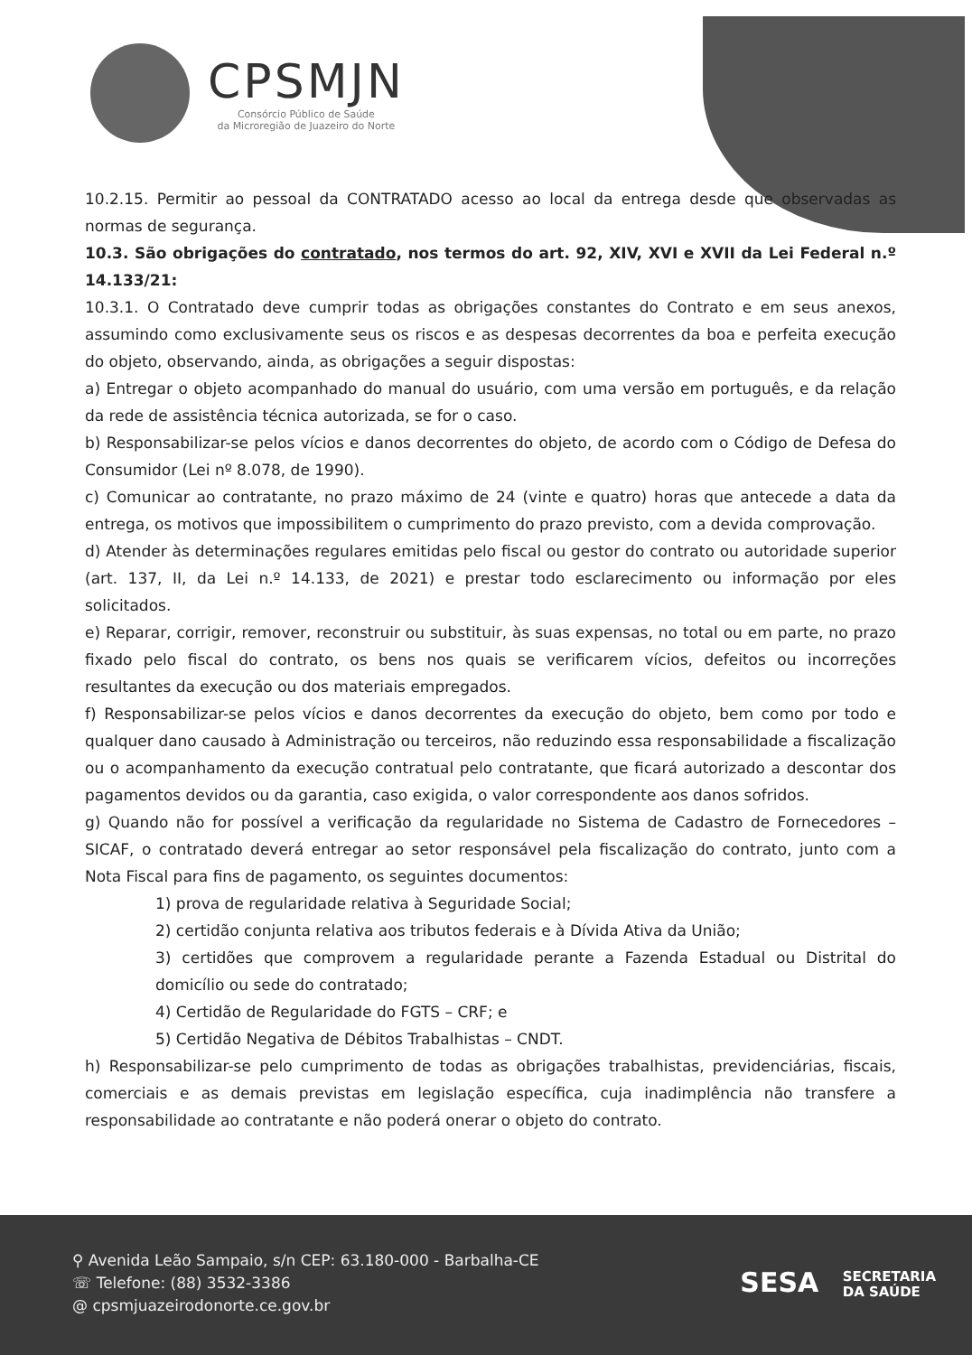CPSMJN
Consórcio Público de Saúde
da Microregião de Juazeiro do Norte
10.2.15. Permitir ao pessoal da CONTRATADO acesso ao local da entrega desde que observadas as normas de segurança.
10.3. São obrigações do contratado, nos termos do art. 92, XIV, XVI e XVII da Lei Federal n.º 14.133/21:
10.3.1. O Contratado deve cumprir todas as obrigações constantes do Contrato e em seus anexos, assumindo como exclusivamente seus os riscos e as despesas decorrentes da boa e perfeita execução do objeto, observando, ainda, as obrigações a seguir dispostas:
a) Entregar o objeto acompanhado do manual do usuário, com uma versão em português, e da relação da rede de assistência técnica autorizada, se for o caso.
b) Responsabilizar-se pelos vícios e danos decorrentes do objeto, de acordo com o Código de Defesa do Consumidor (Lei nº 8.078, de 1990).
c) Comunicar ao contratante, no prazo máximo de 24 (vinte e quatro) horas que antecede a data da entrega, os motivos que impossibilitem o cumprimento do prazo previsto, com a devida comprovação.
d) Atender às determinações regulares emitidas pelo fiscal ou gestor do contrato ou autoridade superior (art. 137, II, da Lei n.º 14.133, de 2021) e prestar todo esclarecimento ou informação por eles solicitados.
e) Reparar, corrigir, remover, reconstruir ou substituir, às suas expensas, no total ou em parte, no prazo fixado pelo fiscal do contrato, os bens nos quais se verificarem vícios, defeitos ou incorreções resultantes da execução ou dos materiais empregados.
f) Responsabilizar-se pelos vícios e danos decorrentes da execução do objeto, bem como por todo e qualquer dano causado à Administração ou terceiros, não reduzindo essa responsabilidade a fiscalização ou o acompanhamento da execução contratual pelo contratante, que ficará autorizado a descontar dos pagamentos devidos ou da garantia, caso exigida, o valor correspondente aos danos sofridos.
g) Quando não for possível a verificação da regularidade no Sistema de Cadastro de Fornecedores – SICAF, o contratado deverá entregar ao setor responsável pela fiscalização do contrato, junto com a Nota Fiscal para fins de pagamento, os seguintes documentos:
1) prova de regularidade relativa à Seguridade Social;
2) certidão conjunta relativa aos tributos federais e à Dívida Ativa da União;
3) certidões que comprovem a regularidade perante a Fazenda Estadual ou Distrital do domicílio ou sede do contratado;
4) Certidão de Regularidade do FGTS – CRF; e
5) Certidão Negativa de Débitos Trabalhistas – CNDT.
h) Responsabilizar-se pelo cumprimento de todas as obrigações trabalhistas, previdenciárias, fiscais, comerciais e as demais previstas em legislação específica, cuja inadimplência não transfere a responsabilidade ao contratante e não poderá onerar o objeto do contrato.
⚲ Avenida Leão Sampaio, s/n CEP: 63.180-000 - Barbalha-CE
☏ Telefone: (88) 3532-3386
@ cpsmjuazeirodonorte.ce.gov.br
SESA SECRETARIA
DA SAÚDE